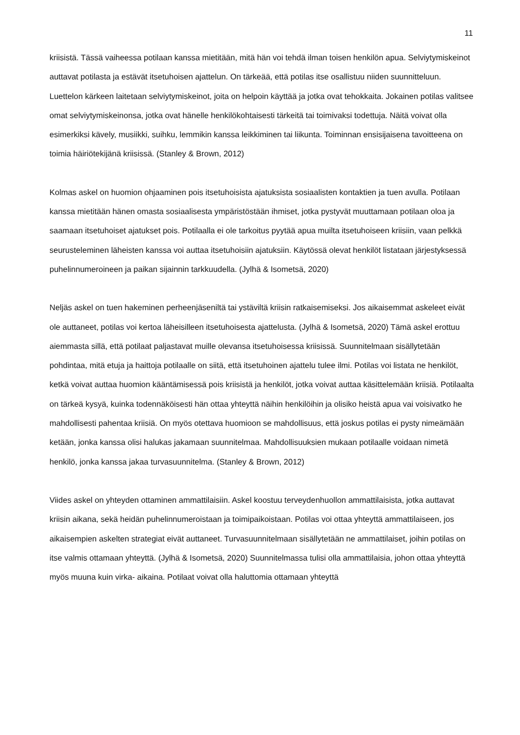11
kriisistä. Tässä vaiheessa potilaan kanssa mietitään, mitä hän voi tehdä ilman toisen henkilön apua. Selviytymiskeinot auttavat potilasta ja estävät itsetuhoisen ajattelun. On tärkeää, että potilas itse osallistuu niiden suunnitteluun. Luettelon kärkeen laitetaan selviytymiskeinot, joita on helpoin käyttää ja jotka ovat tehokkaita. Jokainen potilas valitsee omat selviytymiskeinonsa, jotka ovat hänelle henkilökohtaisesti tärkeitä tai toimivaksi todettuja. Näitä voivat olla esimerkiksi kävely, musiikki, suihku, lemmikin kanssa leikkiminen tai liikunta. Toiminnan ensisijaisena tavoitteena on toimia häiriötekijänä kriisissä. (Stanley & Brown, 2012)
Kolmas askel on huomion ohjaaminen pois itsetuhoisista ajatuksista sosiaalisten kontaktien ja tuen avulla. Potilaan kanssa mietitään hänen omasta sosiaalisesta ympäristöstään ihmiset, jotka pystyvät muuttamaan potilaan oloa ja saamaan itsetuhoiset ajatukset pois. Potilaalla ei ole tarkoitus pyytää apua muilta itsetuhoiseen kriisiin, vaan pelkkä seurusteleminen läheisten kanssa voi auttaa itsetuhoisiin ajatuksiin. Käytössä olevat henkilöt listataan järjestyksessä puhelinnumeroineen ja paikan sijainnin tarkkuudella. (Jylhä & Isometsä, 2020)
Neljäs askel on tuen hakeminen perheenjäseniltä tai ystäviltä kriisin ratkaisemiseksi. Jos aikaisemmat askeleet eivät ole auttaneet, potilas voi kertoa läheisilleen itsetuhoisesta ajattelusta. (Jylhä & Isometsä, 2020) Tämä askel erottuu aiemmasta sillä, että potilaat paljastavat muille olevansa itsetuhoisessa kriisissä. Suunnitelmaan sisällytetään pohdintaa, mitä etuja ja haittoja potilaalle on siitä, että itsetuhoinen ajattelu tulee ilmi. Potilas voi listata ne henkilöt, ketkä voivat auttaa huomion kääntämisessä pois kriisistä ja henkilöt, jotka voivat auttaa käsittelemään kriisiä. Potilaalta on tärkeä kysyä, kuinka todennäköisesti hän ottaa yhteyttä näihin henkilöihin ja olisiko heistä apua vai voisivatko he mahdollisesti pahentaa kriisiä. On myös otettava huomioon se mahdollisuus, että joskus potilas ei pysty nimeämään ketään, jonka kanssa olisi halukas jakamaan suunnitelmaa. Mahdollisuuksien mukaan potilaalle voidaan nimetä henkilö, jonka kanssa jakaa turvasuunnitelma. (Stanley & Brown, 2012)
Viides askel on yhteyden ottaminen ammattilaisiin. Askel koostuu terveydenhuollon ammattilaisista, jotka auttavat kriisin aikana, sekä heidän puhelinnumeroistaan ja toimipaikoistaan. Potilas voi ottaa yhteyttä ammattilaiseen, jos aikaisempien askelten strategiat eivät auttaneet. Turvasuunnitelmaan sisällytetään ne ammattilaiset, joihin potilas on itse valmis ottamaan yhteyttä. (Jylhä & Isometsä, 2020) Suunnitelmassa tulisi olla ammattilaisia, johon ottaa yhteyttä myös muuna kuin virka- aikaina. Potilaat voivat olla haluttomia ottamaan yhteyttä